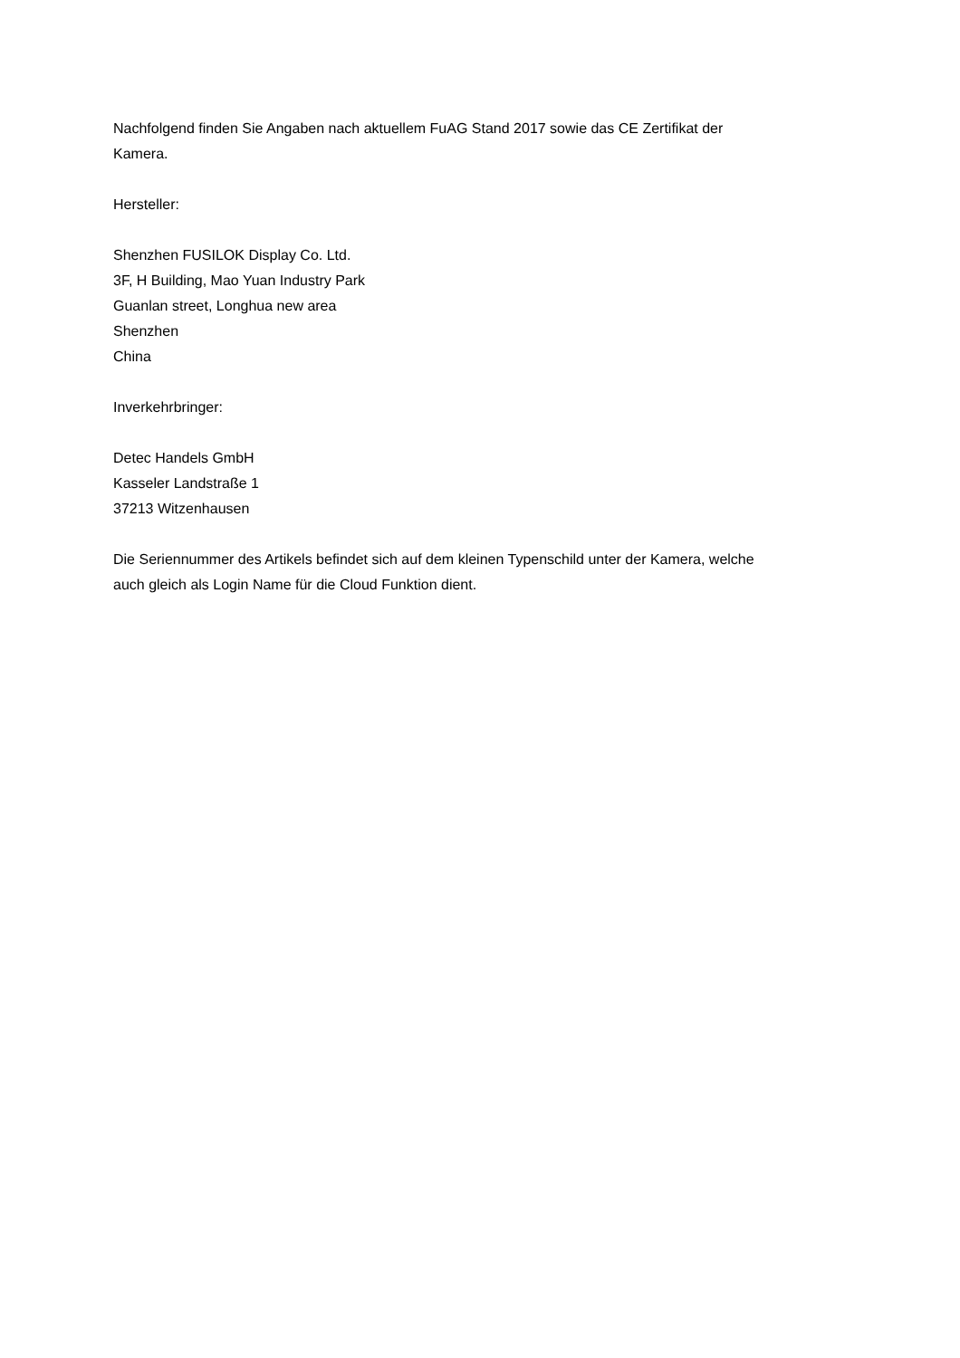Nachfolgend finden Sie Angaben nach aktuellem FuAG Stand 2017 sowie das CE Zertifikat der
Kamera.
Hersteller:
Shenzhen FUSILOK Display Co. Ltd.
3F, H Building, Mao Yuan Industry Park
Guanlan street, Longhua new area
Shenzhen
China
Inverkehrbringer:
Detec Handels GmbH
Kasseler Landstraße 1
37213 Witzenhausen
Die Seriennummer des Artikels befindet sich auf dem kleinen Typenschild unter der Kamera, welche
auch gleich als Login Name für die Cloud Funktion dient.